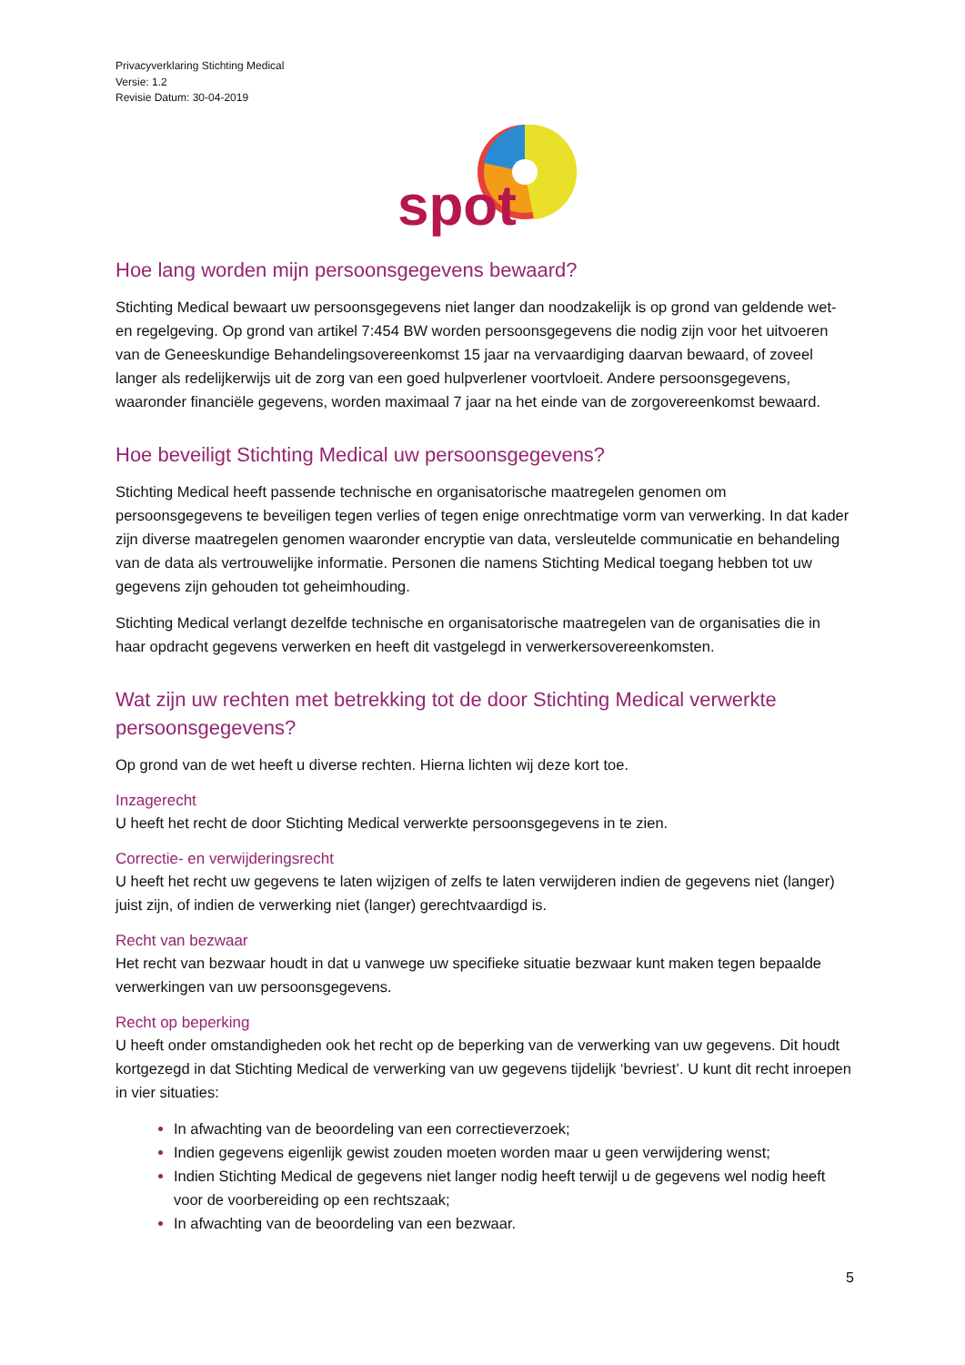Privacyverklaring Stichting Medical
Versie: 1.2
Revisie Datum: 30-04-2019
spot
Hoe lang worden mijn persoonsgegevens bewaard?
Stichting Medical bewaart uw persoonsgegevens niet langer dan noodzakelijk is op grond van geldende wet- en regelgeving. Op grond van artikel 7:454 BW worden persoonsgegevens die nodig zijn voor het uitvoeren van de Geneeskundige Behandelingsovereenkomst 15 jaar na vervaardiging daarvan bewaard, of zoveel langer als redelijkerwijs uit de zorg van een goed hulpverlener voortvloeit. Andere persoonsgegevens, waaronder financiële gegevens, worden maximaal 7 jaar na het einde van de zorgovereenkomst bewaard.
Hoe beveiligt Stichting Medical uw persoonsgegevens?
Stichting Medical heeft passende technische en organisatorische maatregelen genomen om persoonsgegevens te beveiligen tegen verlies of tegen enige onrechtmatige vorm van verwerking. In dat kader zijn diverse maatregelen genomen waaronder encryptie van data, versleutelde communicatie en behandeling van de data als vertrouwelijke informatie. Personen die namens Stichting Medical toegang hebben tot uw gegevens zijn gehouden tot geheimhouding.
Stichting Medical verlangt dezelfde technische en organisatorische maatregelen van de organisaties die in haar opdracht gegevens verwerken en heeft dit vastgelegd in verwerkersovereenkomsten.
Wat zijn uw rechten met betrekking tot de door Stichting Medical verwerkte persoonsgegevens?
Op grond van de wet heeft u diverse rechten. Hierna lichten wij deze kort toe.
Inzagerecht
U heeft het recht de door Stichting Medical verwerkte persoonsgegevens in te zien.
Correctie- en verwijderingsrecht
U heeft het recht uw gegevens te laten wijzigen of zelfs te laten verwijderen indien de gegevens niet (langer) juist zijn, of indien de verwerking niet (langer) gerechtvaardigd is.
Recht van bezwaar
Het recht van bezwaar houdt in dat u vanwege uw specifieke situatie bezwaar kunt maken tegen bepaalde verwerkingen van uw persoonsgegevens.
Recht op beperking
U heeft onder omstandigheden ook het recht op de beperking van de verwerking van uw gegevens. Dit houdt kortgezegd in dat Stichting Medical de verwerking van uw gegevens tijdelijk ‘bevriest’. U kunt dit recht inroepen in vier situaties:
In afwachting van de beoordeling van een correctieverzoek;
Indien gegevens eigenlijk gewist zouden moeten worden maar u geen verwijdering wenst;
Indien Stichting Medical de gegevens niet langer nodig heeft terwijl u de gegevens wel nodig heeft voor de voorbereiding op een rechtszaak;
In afwachting van de beoordeling van een bezwaar.
5